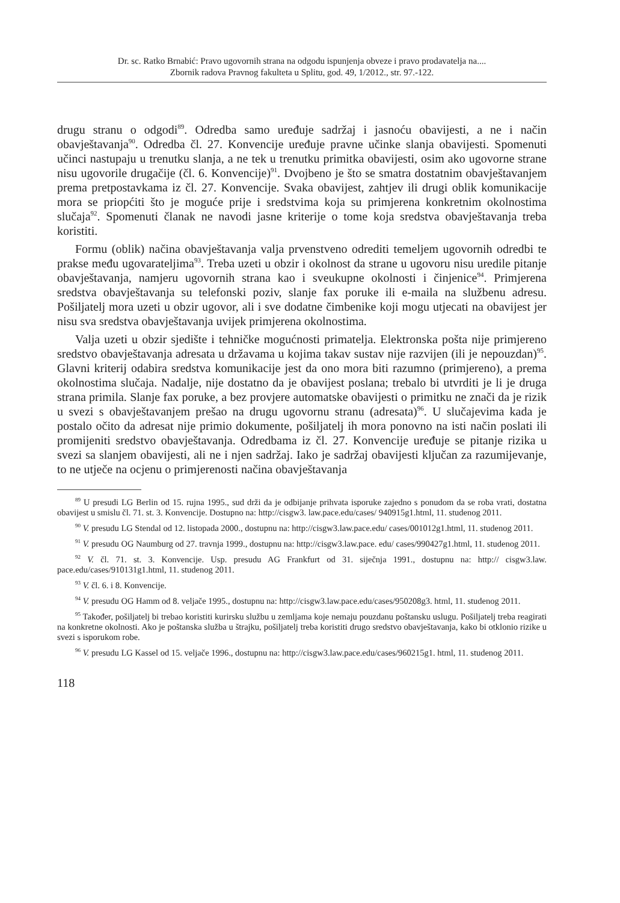Dr. sc. Ratko Brnabić: Pravo ugovornih strana na odgodu ispunjenja obveze i pravo prodavatelja na....
Zbornik radova Pravnog fakulteta u Splitu, god. 49, 1/2012., str. 97.-122.
drugu stranu o odgodi<sup>89</sup>. Odredba samo uređuje sadržaj i jasnoću obavijesti, a ne i način obavještavanja<sup>90</sup>. Odredba čl. 27. Konvencije uređuje pravne učinke slanja obavijesti. Spomenuti učinci nastupaju u trenutku slanja, a ne tek u trenutku primitka obavijesti, osim ako ugovorne strane nisu ugovorile drugačije (čl. 6. Konvencije)<sup>91</sup>. Dvojbeno je što se smatra dostatnim obavještavanjem prema pretpostavkama iz čl. 27. Konvencije. Svaka obavijest, zahtjev ili drugi oblik komunikacije mora se priopćiti što je moguće prije i sredstvima koja su primjerena konkretnim okolnostima slučaja<sup>92</sup>. Spomenuti članak ne navodi jasne kriterije o tome koja sredstva obavještavanja treba koristiti.
Formu (oblik) načina obavještavanja valja prvenstveno odrediti temeljem ugovornih odredbi te prakse među ugovarateljima<sup>93</sup>. Treba uzeti u obzir i okolnost da strane u ugovoru nisu uredile pitanje obavještavanja, namjeru ugovornih strana kao i sveukupne okolnosti i činjenice<sup>94</sup>. Primjerena sredstva obavještavanja su telefonski poziv, slanje fax poruke ili e-maila na službenu adresu. Pošiljatelj mora uzeti u obzir ugovor, ali i sve dodatne čimbenike koji mogu utjecati na obavijest jer nisu sva sredstva obavještavanja uvijek primjerena okolnostima.
Valja uzeti u obzir sjedište i tehničke mogućnosti primatelja. Elektronska pošta nije primjereno sredstvo obavještavanja adresata u državama u kojima takav sustav nije razvijen (ili je nepouzdan)<sup>95</sup>. Glavni kriterij odabira sredstva komunikacije jest da ono mora biti razumno (primjereno), a prema okolnostima slučaja. Nadalje, nije dostatno da je obavijest poslana; trebalo bi utvrditi je li je druga strana primila. Slanje fax poruke, a bez provjere automatske obavijesti o primitku ne znači da je rizik u svezi s obavještavanjem prešao na drugu ugovornu stranu (adresata)<sup>96</sup>. U slučajevima kada je postalo očito da adresat nije primio dokumente, pošiljatelj ih mora ponovno na isti način poslati ili promijeniti sredstvo obavještavanja. Odredbama iz čl. 27. Konvencije uređuje se pitanje rizika u svezi sa slanjem obavijesti, ali ne i njen sadržaj. Iako je sadržaj obavijesti ključan za razumijevanje, to ne utječe na ocjenu o primjerenosti načina obavještavanja
<sup>89</sup> U presudi LG Berlin od 15. rujna 1995., sud drži da je odbijanje prihvata isporuke zajedno s ponudom da se roba vrati, dostatna obavijest u smislu čl. 71. st. 3. Konvencije. Dostupno na: http://cisgw3. law.pace.edu/cases/ 940915g1.html, 11. studenog 2011.
<sup>90</sup> V. presudu LG Stendal od 12. listopada 2000., dostupnu na: http://cisgw3.law.pace.edu/ cases/001012g1.html, 11. studenog 2011.
<sup>91</sup> V. presudu OG Naumburg od 27. travnja 1999., dostupnu na: http://cisgw3.law.pace. edu/ cases/990427g1.html, 11. studenog 2011.
<sup>92</sup> V. čl. 71. st. 3. Konvencije. Usp. presudu AG Frankfurt od 31. siječnja 1991., dostupnu na: http:// cisgw3.law. pace.edu/cases/910131g1.html, 11. studenog 2011.
<sup>93</sup> V. čl. 6. i 8. Konvencije.
<sup>94</sup> V. presudu OG Hamm od 8. veljače 1995., dostupnu na: http://cisgw3.law.pace.edu/cases/950208g3. html, 11. studenog 2011.
<sup>95</sup> Također, pošiljatelj bi trebao koristiti kurirsku službu u zemljama koje nemaju pouzdanu poštansku uslugu. Pošiljatelj treba reagirati na konkretne okolnosti. Ako je poštanska služba u štrajku, pošiljatelj treba koristiti drugo sredstvo obavještavanja, kako bi otklonio rizike u svezi s isporukom robe.
<sup>96</sup> V. presudu LG Kassel od 15. veljače 1996., dostupnu na: http://cisgw3.law.pace.edu/cases/960215g1. html, 11. studenog 2011.
118